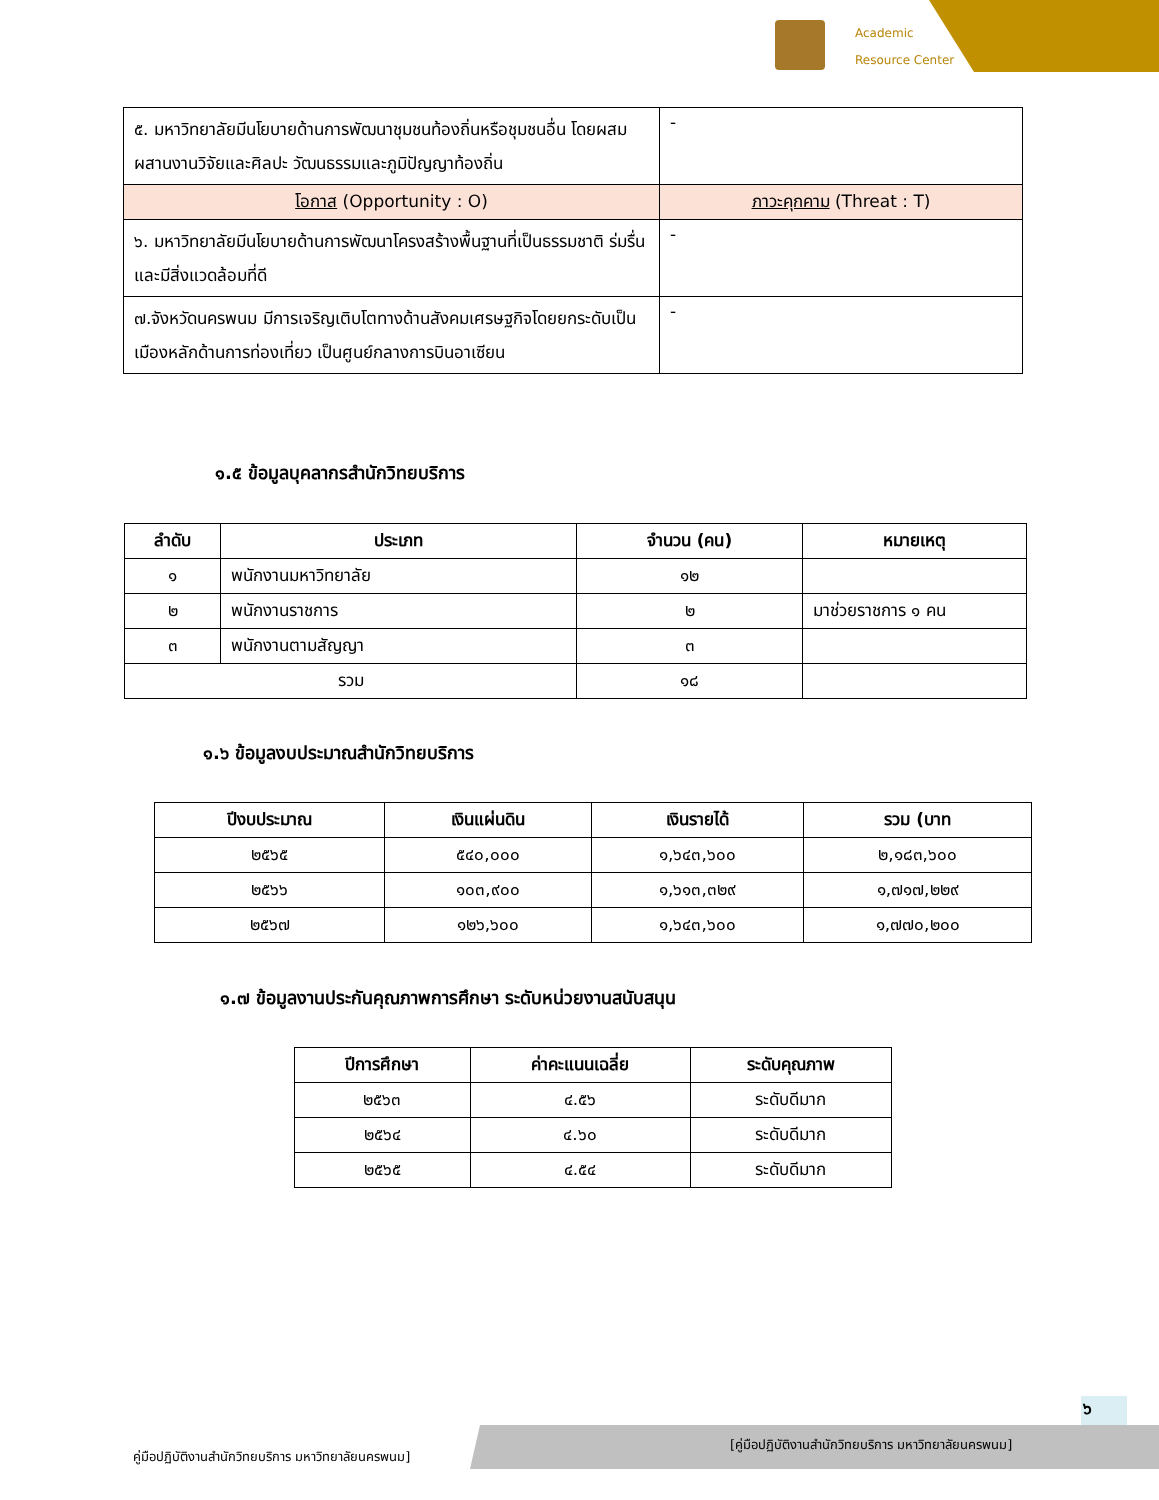Academic
Resource Center
| ๕. มหาวิทยาลัยมีนโยบายด้านการพัฒนาชุมชนท้องถิ่นหรือชุมชนอื่น โดยผสมผสานงานวิจัยและศิลปะ วัฒนธรรมและภูมิปัญญาท้องถิ่น | - |
| โอกาส (Opportunity : O) | ภาวะคุกคาม (Threat : T) |
| ๖. มหาวิทยาลัยมีนโยบายด้านการพัฒนาโครงสร้างพื้นฐานที่เป็นธรรมชาติ ร่มรื่น และมีสิ่งแวดล้อมที่ดี | - |
| ๗.จังหวัดนครพนม มีการเจริญเติบโตทางด้านสังคมเศรษฐกิจโดยยกระดับเป็นเมืองหลักด้านการท่องเที่ยว เป็นศูนย์กลางการบินอาเซียน | - |
๑.๕ ข้อมูลบุคลากรสำนักวิทยบริการ
| ลำดับ | ประเภท | จำนวน (คน) | หมายเหตุ |
| --- | --- | --- | --- |
| ๑ | พนักงานมหาวิทยาลัย | ๑๒ | |
| ๒ | พนักงานราชการ | ๒ | มาช่วยราชการ ๑ คน |
| ๓ | พนักงานตามสัญญา | ๓ | |
| รวม | | ๑๘ | |
๑.๖ ข้อมูลงบประมาณสำนักวิทยบริการ
| ปีงบประมาณ | เงินแผ่นดิน | เงินรายได้ | รวม (บาท |
| --- | --- | --- | --- |
| ๒๕๖๕ | ๕๔๐,๐๐๐ | ๑,๖๔๓,๖๐๐ | ๒,๑๘๓,๖๐๐ |
| ๒๕๖๖ | ๑๐๓,๙๐๐ | ๑,๖๑๓,๓๒๙ | ๑,๗๑๗,๒๒๙ |
| ๒๕๖๗ | ๑๒๖,๖๐๐ | ๑,๖๔๓,๖๐๐ | ๑,๗๗๐,๒๐๐ |
๑.๗ ข้อมูลงานประกันคุณภาพการศึกษา ระดับหน่วยงานสนับสนุน
| ปีการศึกษา | ค่าคะแนนเฉลี่ย | ระดับคุณภาพ |
| --- | --- | --- |
| ๒๕๖๓ | ๔.๕๖ | ระดับดีมาก |
| ๒๕๖๔ | ๔.๖๐ | ระดับดีมาก |
| ๒๕๖๕ | ๔.๕๔ | ระดับดีมาก |
๖
คู่มือปฏิบัติงานสำนักวิทยบริการ มหาวิทยาลัยนครพนม]
[คู่มือปฏิบัติงานสำนักวิทยบริการ มหาวิทยาลัยนครพนม]